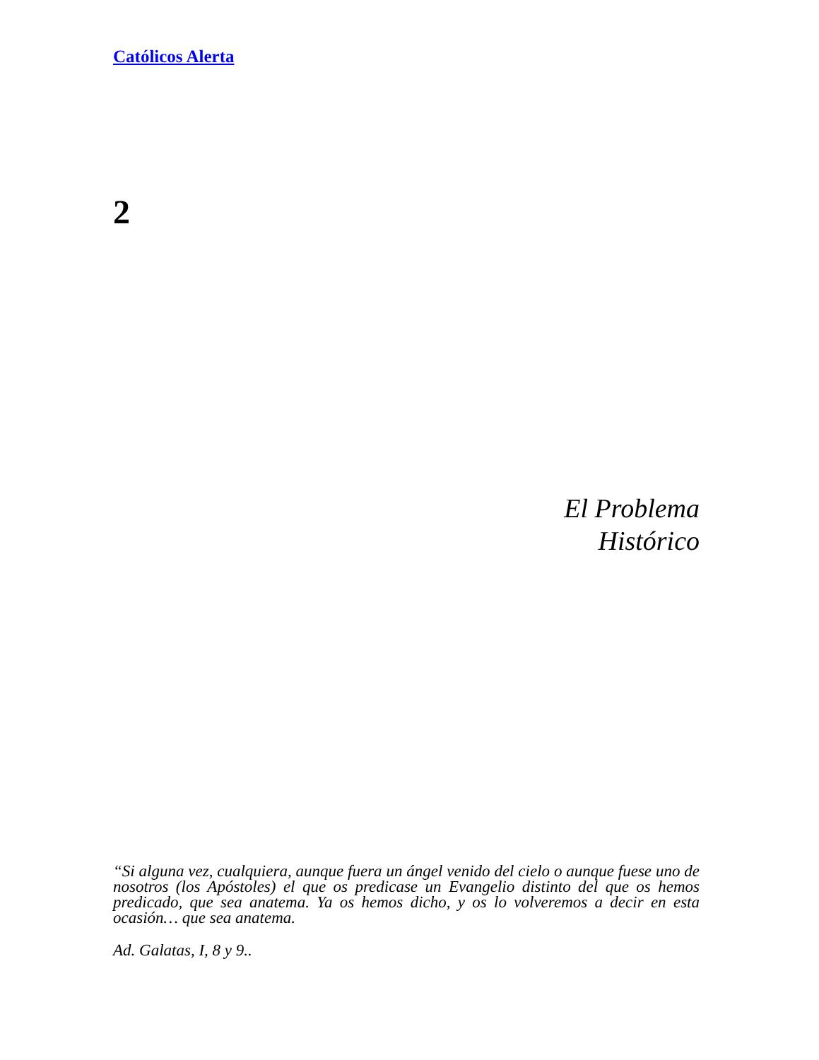Católicos Alerta
2
El Problema
Histórico
“Si alguna vez, cualquiera, aunque fuera un ángel venido del cielo o aunque fuese uno de nosotros (los Apóstoles) el que os predicase un Evangelio distinto del que os hemos predicado, que sea anatema. Ya os hemos dicho, y os lo volveremos a decir en esta ocasión… que sea anatema.
Ad. Galatas, I, 8 y 9..